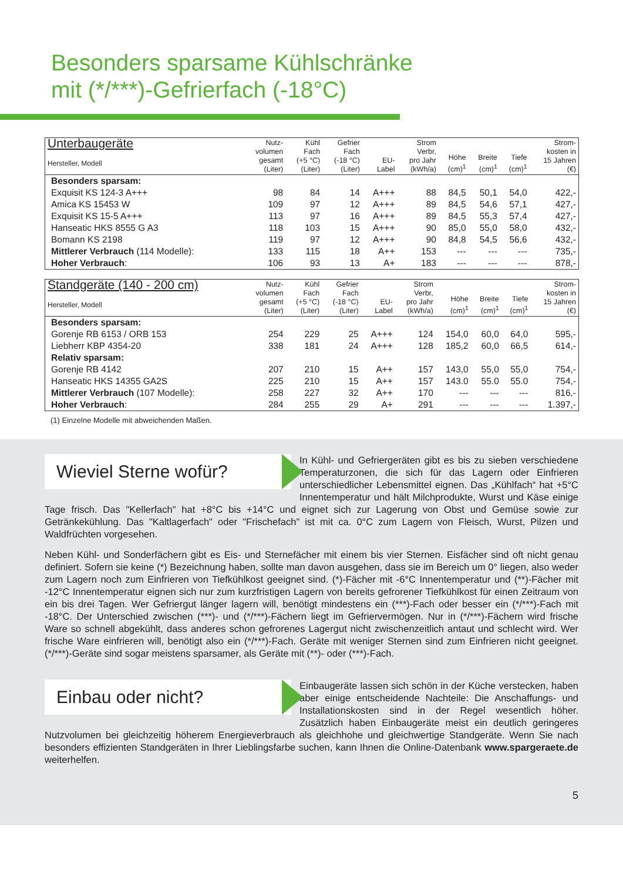Besonders sparsame Kühlschränke
mit (*/***)-Gefrierfach (-18°C)
| Unterbaugeräte Hersteller, Modell | Nutz- volumen gesamt (Liter) | Kühl Fach (+5 °C) (Liter) | Gefrier Fach (-18 °C) (Liter) | EU- Label | Strom Verbr, pro Jahr (kWh/a) | Höhe (cm)<sup>1</sup> | Breite (cm)<sup>1</sup> | Tiefe (cm)<sup>1</sup> | Strom- kosten in 15 Jahren (€) |
| --- | --- | --- | --- | --- | --- | --- | --- | --- | --- |
| Besonders sparsam: | | | | | | | | | |
| Exquisit KS 124-3 A+++ | 98 | 84 | 14 | A+++ | 88 | 84,5 | 50,1 | 54,0 | 422,- |
| Amica KS 15453 W | 109 | 97 | 12 | A+++ | 89 | 84,5 | 54,6 | 57,1 | 427,- |
| Exquisit KS 15-5 A+++ | 113 | 97 | 16 | A+++ | 89 | 84,5 | 55,3 | 57,4 | 427,- |
| Hanseatic HKS 8555 G A3 | 118 | 103 | 15 | A+++ | 90 | 85,0 | 55,0 | 58,0 | 432,- |
| Bomann KS 2198 | 119 | 97 | 12 | A+++ | 90 | 84,8 | 54,5 | 56,6 | 432,- |
| Mittlerer Verbrauch (114 Modelle): | 133 | 115 | 18 | A++ | 153 | --- | --- | --- | 735,- |
| Hoher Verbrauch : | 106 | 93 | 13 | A+ | 183 | --- | --- | --- | 878,- |
| Standgeräte (140 - 200 cm) Hersteller, Modell | Nutz- volumen gesamt (Liter) | Kühl Fach (+5 °C) (Liter) | Gefrier Fach (-18 °C) (Liter) | EU- Label | Strom Verbr, pro Jahr (kWh/a) | Höhe (cm)<sup>1</sup> | Breite (cm)<sup>1</sup> | Tiefe (cm)<sup>1</sup> | Strom- kosten in 15 Jahren (€) |
| --- | --- | --- | --- | --- | --- | --- | --- | --- | --- |
| Besonders sparsam: | | | | | | | | | |
| Gorenje RB 6153 / ORB 153 | 254 | 229 | 25 | A+++ | 124 | 154,0 | 60,0 | 64,0 | 595,- |
| Liebherr KBP 4354-20 | 338 | 181 | 24 | A+++ | 128 | 185,2 | 60,0 | 66,5 | 614,- |
| Relativ sparsam: | | | | | | | | | |
| Gorenje RB 4142 | 207 | 210 | 15 | A++ | 157 | 143,0 | 55,0 | 55,0 | 754,- |
| Hanseatic HKS 14355 GA2S | 225 | 210 | 15 | A++ | 157 | 143.0 | 55.0 | 55.0 | 754,- |
| Mittlerer Verbrauch (107 Modelle): | 258 | 227 | 32 | A++ | 170 | --- | --- | --- | 816,- |
| Hoher Verbrauch : | 284 | 255 | 29 | A+ | 291 | --- | --- | --- | 1.397,- |
(1) Einzelne Modelle mit abweichenden Maßen.
Wieviel Sterne wofür?
In Kühl- und Gefriergeräten gibt es bis zu sieben verschiedene Temperaturzonen, die sich für das Lagern oder Einfrieren unterschiedlicher Lebensmittel eignen. Das „Kühlfach“ hat +5°C Innentemperatur und hält Milchprodukte, Wurst und Käse einige Tage frisch. Das "Kellerfach" hat +8°C bis +14°C und eignet sich zur Lagerung von Obst und Gemüse sowie zur Getränkekühlung. Das "Kaltlagerfach" oder "Frischefach" ist mit ca. 0°C zum Lagern von Fleisch, Wurst, Pilzen und Waldfrüchten vorgesehen.
Neben Kühl- und Sonderfächern gibt es Eis- und Sternefächer mit einem bis vier Sternen. Eisfächer sind oft nicht genau definiert. Sofern sie keine (*) Bezeichnung haben, sollte man davon ausgehen, dass sie im Bereich um 0° liegen, also weder zum Lagern noch zum Einfrieren von Tiefkühlkost geeignet sind. (*)-Fächer mit -6°C Innentemperatur und (**)-Fächer mit -12°C Innentemperatur eignen sich nur zum kurzfristigen Lagern von bereits gefrorener Tiefkühlkost für einen Zeitraum von ein bis drei Tagen. Wer Gefriergut länger lagern will, benötigt mindestens ein (***)-Fach oder besser ein (*/***)-Fach mit -18°C. Der Unterschied zwischen (***)- und (*/***)-Fächern liegt im Gefriervermögen. Nur in (*/***)-Fächern wird frische Ware so schnell abgekühlt, dass anderes schon gefrorenes Lagergut nicht zwischenzeitlich antaut und schlecht wird. Wer frische Ware einfrieren will, benötigt also ein (*/***)-Fach. Geräte mit weniger Sternen sind zum Einfrieren nicht geeignet. (*/***)-Geräte sind sogar meistens sparsamer, als Geräte mit (**)- oder (***)-Fach.
Einbau oder nicht?
Einbaugeräte lassen sich schön in der Küche verstecken, haben aber einige entscheidende Nachteile: Die Anschaffungs- und Installationskosten sind in der Regel wesentlich höher. Zusätzlich haben Einbaugeräte meist ein deutlich geringeres Nutzvolumen bei gleichzeitig höherem Energieverbrauch als gleichhohe und gleichwertige Standgeräte. Wenn Sie nach besonders effizienten Standgeräten in Ihrer Lieblingsfarbe suchen, kann Ihnen die Online-Datenbank www.spargeraete.de weiterhelfen.
5